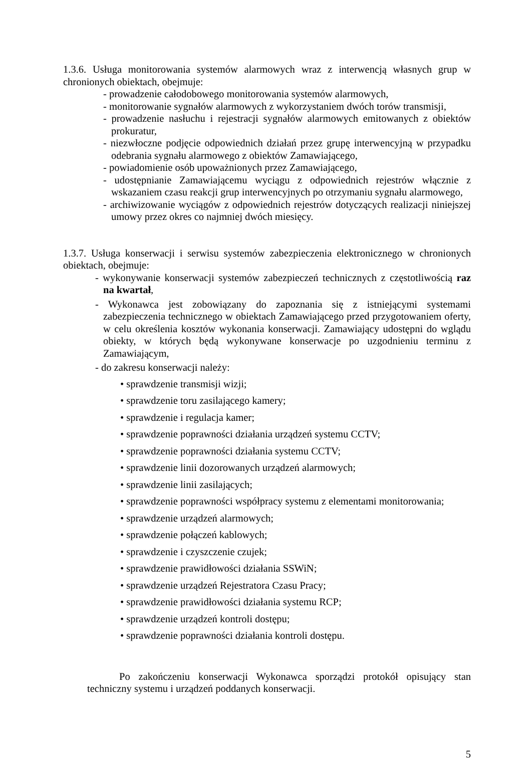1.3.6. Usługa monitorowania systemów alarmowych wraz z interwencją własnych grup w chronionych obiektach, obejmuje:
- prowadzenie całodobowego monitorowania systemów alarmowych,
- monitorowanie sygnałów alarmowych z wykorzystaniem dwóch torów transmisji,
- prowadzenie nasłuchu i rejestracji sygnałów alarmowych emitowanych z obiektów prokuratur,
- niezwłoczne podjęcie odpowiednich działań przez grupę interwencyjną w przypadku odebrania sygnału alarmowego z obiektów Zamawiającego,
- powiadomienie osób upoważnionych przez Zamawiającego,
- udostępnianie Zamawiającemu wyciągu z odpowiednich rejestrów włącznie z wskazaniem czasu reakcji grup interwencyjnych po otrzymaniu sygnału alarmowego,
- archiwizowanie wyciągów z odpowiednich rejestrów dotyczących realizacji niniejszej umowy przez okres co najmniej dwóch miesięcy.
1.3.7. Usługa konserwacji i serwisu systemów zabezpieczenia elektronicznego w chronionych obiektach, obejmuje:
- wykonywanie konserwacji systemów zabezpieczeń technicznych z częstotliwością raz na kwartał,
- Wykonawca jest zobowiązany do zapoznania się z istniejącymi systemami zabezpieczenia technicznego w obiektach Zamawiającego przed przygotowaniem oferty, w celu określenia kosztów wykonania konserwacji. Zamawiający udostępni do wglądu obiekty, w których będą wykonywane konserwacje po uzgodnieniu terminu z Zamawiającym,
- do zakresu konserwacji należy:
• sprawdzenie transmisji wizji;
• sprawdzenie toru zasilającego kamery;
• sprawdzenie i regulacja kamer;
• sprawdzenie poprawności działania urządzeń systemu CCTV;
• sprawdzenie poprawności działania systemu CCTV;
• sprawdzenie linii dozorowanych urządzeń alarmowych;
• sprawdzenie linii zasilających;
• sprawdzenie poprawności współpracy systemu z elementami monitorowania;
• sprawdzenie urządzeń alarmowych;
• sprawdzenie połączeń kablowych;
• sprawdzenie i czyszczenie czujek;
• sprawdzenie prawidłowości działania SSWiN;
• sprawdzenie urządzeń Rejestratora Czasu Pracy;
• sprawdzenie prawidłowości działania systemu RCP;
• sprawdzenie urządzeń kontroli dostępu;
• sprawdzenie poprawności działania kontroli dostępu.
Po zakończeniu konserwacji Wykonawca sporządzi protokół opisujący stan techniczny systemu i urządzeń poddanych konserwacji.
5